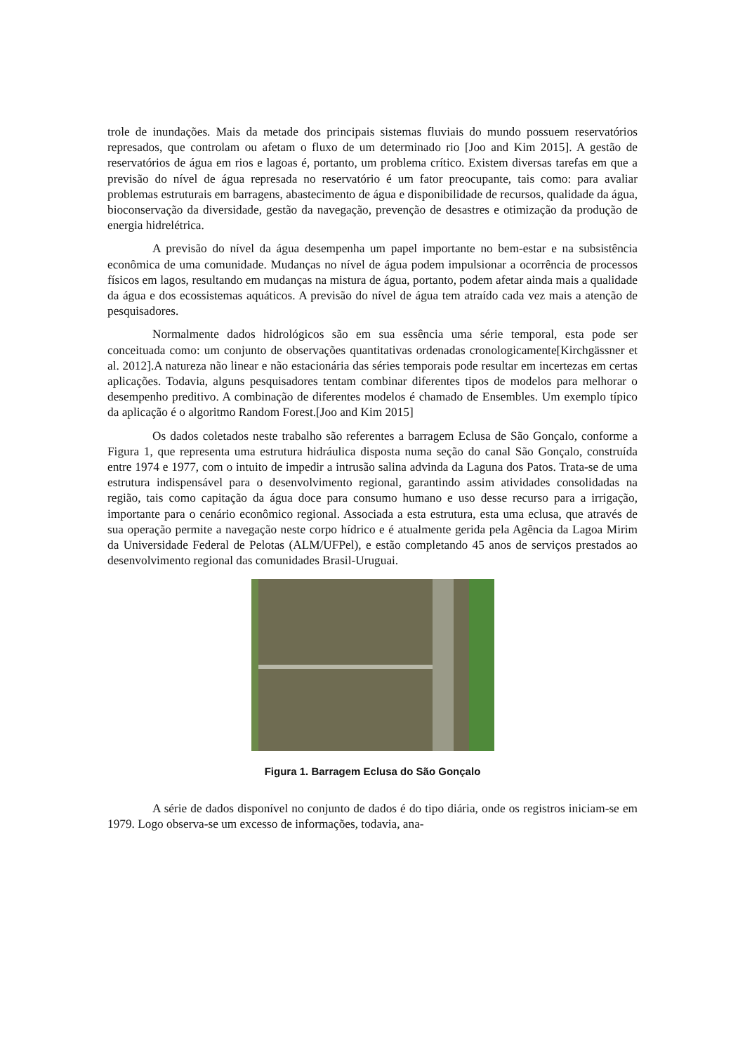trole de inundações. Mais da metade dos principais sistemas fluviais do mundo possuem reservatórios represados, que controlam ou afetam o fluxo de um determinado rio [Joo and Kim 2015]. A gestão de reservatórios de água em rios e lagoas é, portanto, um problema crítico. Existem diversas tarefas em que a previsão do nível de água represada no reservatório é um fator preocupante, tais como: para avaliar problemas estruturais em barragens, abastecimento de água e disponibilidade de recursos, qualidade da água, bioconservação da diversidade, gestão da navegação, prevenção de desastres e otimização da produção de energia hidrelétrica.
A previsão do nível da água desempenha um papel importante no bem-estar e na subsistência econômica de uma comunidade. Mudanças no nível de água podem impulsionar a ocorrência de processos físicos em lagos, resultando em mudanças na mistura de água, portanto, podem afetar ainda mais a qualidade da água e dos ecossistemas aquáticos. A previsão do nível de água tem atraído cada vez mais a atenção de pesquisadores.
Normalmente dados hidrológicos são em sua essência uma série temporal, esta pode ser conceituada como: um conjunto de observações quantitativas ordenadas cronologicamente[Kirchgässner et al. 2012].A natureza não linear e não estacionária das séries temporais pode resultar em incertezas em certas aplicações. Todavia, alguns pesquisadores tentam combinar diferentes tipos de modelos para melhorar o desempenho preditivo. A combinação de diferentes modelos é chamado de Ensembles. Um exemplo típico da aplicação é o algoritmo Random Forest.[Joo and Kim 2015]
Os dados coletados neste trabalho são referentes a barragem Eclusa de São Gonçalo, conforme a Figura 1, que representa uma estrutura hidráulica disposta numa seção do canal São Gonçalo, construída entre 1974 e 1977, com o intuito de impedir a intrusão salina advinda da Laguna dos Patos. Trata-se de uma estrutura indispensável para o desenvolvimento regional, garantindo assim atividades consolidadas na região, tais como capitação da água doce para consumo humano e uso desse recurso para a irrigação, importante para o cenário econômico regional. Associada a esta estrutura, esta uma eclusa, que através de sua operação permite a navegação neste corpo hídrico e é atualmente gerida pela Agência da Lagoa Mirim da Universidade Federal de Pelotas (ALM/UFPel), e estão completando 45 anos de serviços prestados ao desenvolvimento regional das comunidades Brasil-Uruguai.
Figura 1. Barragem Eclusa do São Gonçalo
A série de dados disponível no conjunto de dados é do tipo diária, onde os registros iniciam-se em 1979. Logo observa-se um excesso de informações, todavia, ana-